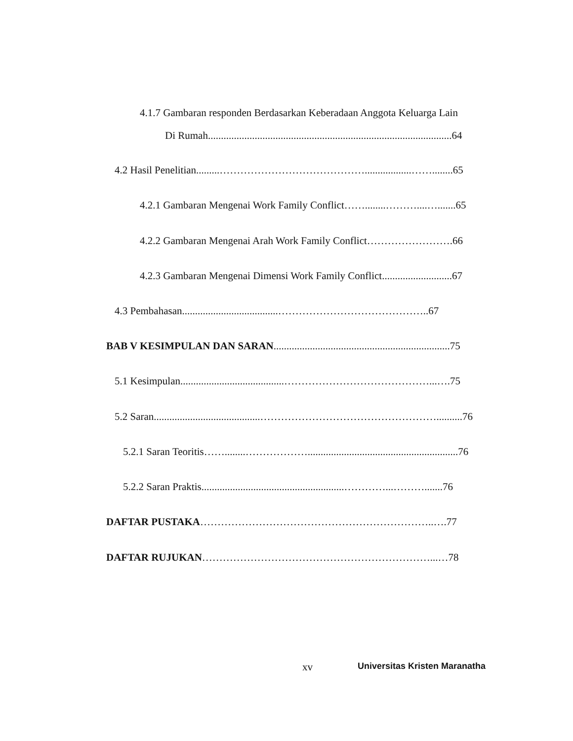4.1.7 Gambaran responden Berdasarkan Keberadaan Anggota Keluarga Lain
Di Rumah..............................................................................................64
4.2 Hasil Penelitian.........……………………………………..................……........65
4.2.1 Gambaran Mengenai Work Family Conflict……........………....….......65
4.2.2 Gambaran Mengenai Arah Work Family Conflict…………………….66
4.2.3 Gambaran Mengenai Dimensi Work Family Conflict...........................67
4.3 Pembahasan.....................................……………………………………..67
BAB V KESIMPULAN DAN SARAN....................................................................75
5.1 Kesimpulan........................................……………………………………...….75
5.2 Saran.........................................……………………………………………..........76
5.2.1 Saran Teoritis……........………………..........................................................76
5.2.2 Saran Praktis.......................................................…………...……….......76
DAFTAR PUSTAKA…………………………………………………………..….77
DAFTAR RUJUKAN…………………………………………………………...…78
xv Universitas Kristen Maranatha